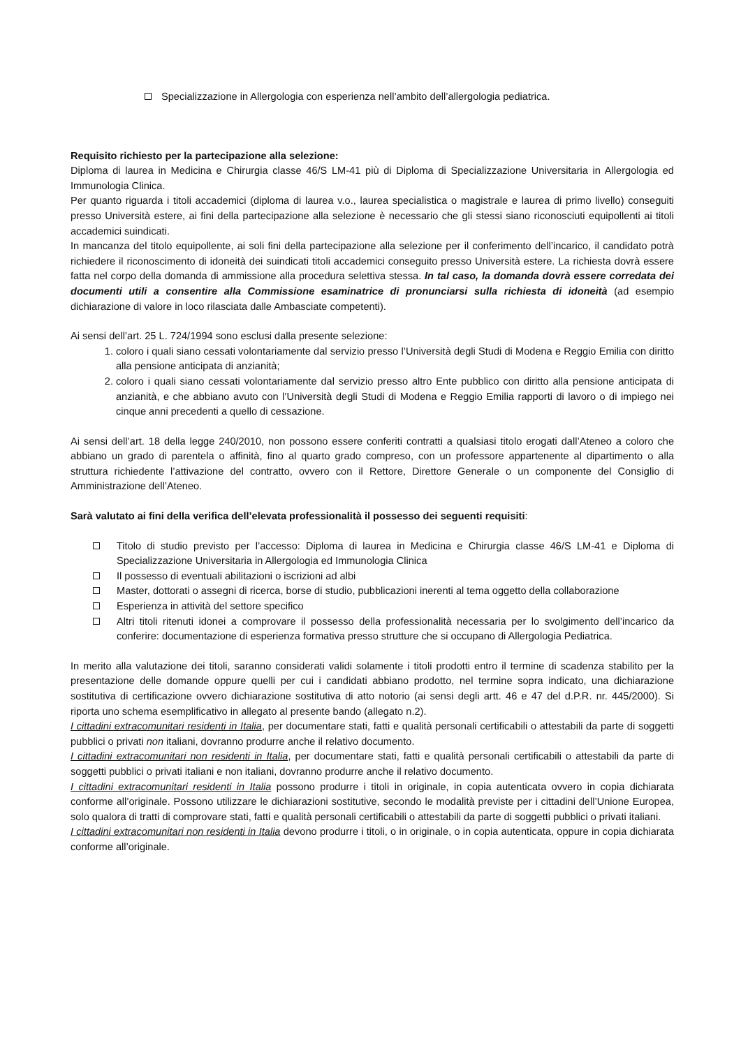Specializzazione in Allergologia con esperienza nell’ambito dell’allergologia pediatrica.
Requisito richiesto per la partecipazione alla selezione:
Diploma di laurea in Medicina e Chirurgia classe 46/S LM-41 più di Diploma di Specializzazione Universitaria in Allergologia ed Immunologia Clinica.
Per quanto riguarda i titoli accademici (diploma di laurea v.o., laurea specialistica o magistrale e laurea di primo livello) conseguiti presso Università estere, ai fini della partecipazione alla selezione è necessario che gli stessi siano riconosciuti equipollenti ai titoli accademici suindicati.
In mancanza del titolo equipollente, ai soli fini della partecipazione alla selezione per il conferimento dell’incarico, il candidato potrà richiedere il riconoscimento di idoneità dei suindicati titoli accademici conseguito presso Università estere. La richiesta dovrà essere fatta nel corpo della domanda di ammissione alla procedura selettiva stessa. In tal caso, la domanda dovrà essere corredata dei documenti utili a consentire alla Commissione esaminatrice di pronunciarsi sulla richiesta di idoneità (ad esempio dichiarazione di valore in loco rilasciata dalle Ambasciate competenti).
Ai sensi dell’art. 25 L. 724/1994 sono esclusi dalla presente selezione:
1. coloro i quali siano cessati volontariamente dal servizio presso l’Università degli Studi di Modena e Reggio Emilia con diritto alla pensione anticipata di anzianità;
2. coloro i quali siano cessati volontariamente dal servizio presso altro Ente pubblico con diritto alla pensione anticipata di anzianità, e che abbiano avuto con l’Università degli Studi di Modena e Reggio Emilia rapporti di lavoro o di impiego nei cinque anni precedenti a quello di cessazione.
Ai sensi dell’art. 18 della legge 240/2010, non possono essere conferiti contratti a qualsiasi titolo erogati dall’Ateneo a coloro che abbiano un grado di parentela o affinità, fino al quarto grado compreso, con un professore appartenente al dipartimento o alla struttura richiedente l’attivazione del contratto, ovvero con il Rettore, Direttore Generale o un componente del Consiglio di Amministrazione dell’Ateneo.
Sarà valutato ai fini della verifica dell’elevata professionalità il possesso dei seguenti requisiti:
Titolo di studio previsto per l’accesso: Diploma di laurea in Medicina e Chirurgia classe 46/S LM-41 e Diploma di Specializzazione Universitaria in Allergologia ed Immunologia Clinica
Il possesso di eventuali abilitazioni o iscrizioni ad albi
Master, dottorati o assegni di ricerca, borse di studio, pubblicazioni inerenti al tema oggetto della collaborazione
Esperienza in attività del settore specifico
Altri titoli ritenuti idonei a comprovare il possesso della professionalità necessaria per lo svolgimento dell’incarico da conferire: documentazione di esperienza formativa presso strutture che si occupano di Allergologia Pediatrica.
In merito alla valutazione dei titoli, saranno considerati validi solamente i titoli prodotti entro il termine di scadenza stabilito per la presentazione delle domande oppure quelli per cui i candidati abbiano prodotto, nel termine sopra indicato, una dichiarazione sostitutiva di certificazione ovvero dichiarazione sostitutiva di atto notorio (ai sensi degli artt. 46 e 47 del d.P.R. nr. 445/2000). Si riporta uno schema esemplificativo in allegato al presente bando (allegato n.2).
I cittadini extracomunitari residenti in Italia, per documentare stati, fatti e qualità personali certificabili o attestabili da parte di soggetti pubblici o privati non italiani, dovranno produrre anche il relativo documento.
I cittadini extracomunitari non residenti in Italia, per documentare stati, fatti e qualità personali certificabili o attestabili da parte di soggetti pubblici o privati italiani e non italiani, dovranno produrre anche il relativo documento.
I cittadini extracomunitari residenti in Italia possono produrre i titoli in originale, in copia autenticata ovvero in copia dichiarata conforme all’originale. Possono utilizzare le dichiarazioni sostitutive, secondo le modalità previste per i cittadini dell’Unione Europea, solo qualora di tratti di comprovare stati, fatti e qualità personali certificabili o attestabili da parte di soggetti pubblici o privati italiani.
I cittadini extracomunitari non residenti in Italia devono produrre i titoli, o in originale, o in copia autenticata, oppure in copia dichiarata conforme all’originale.